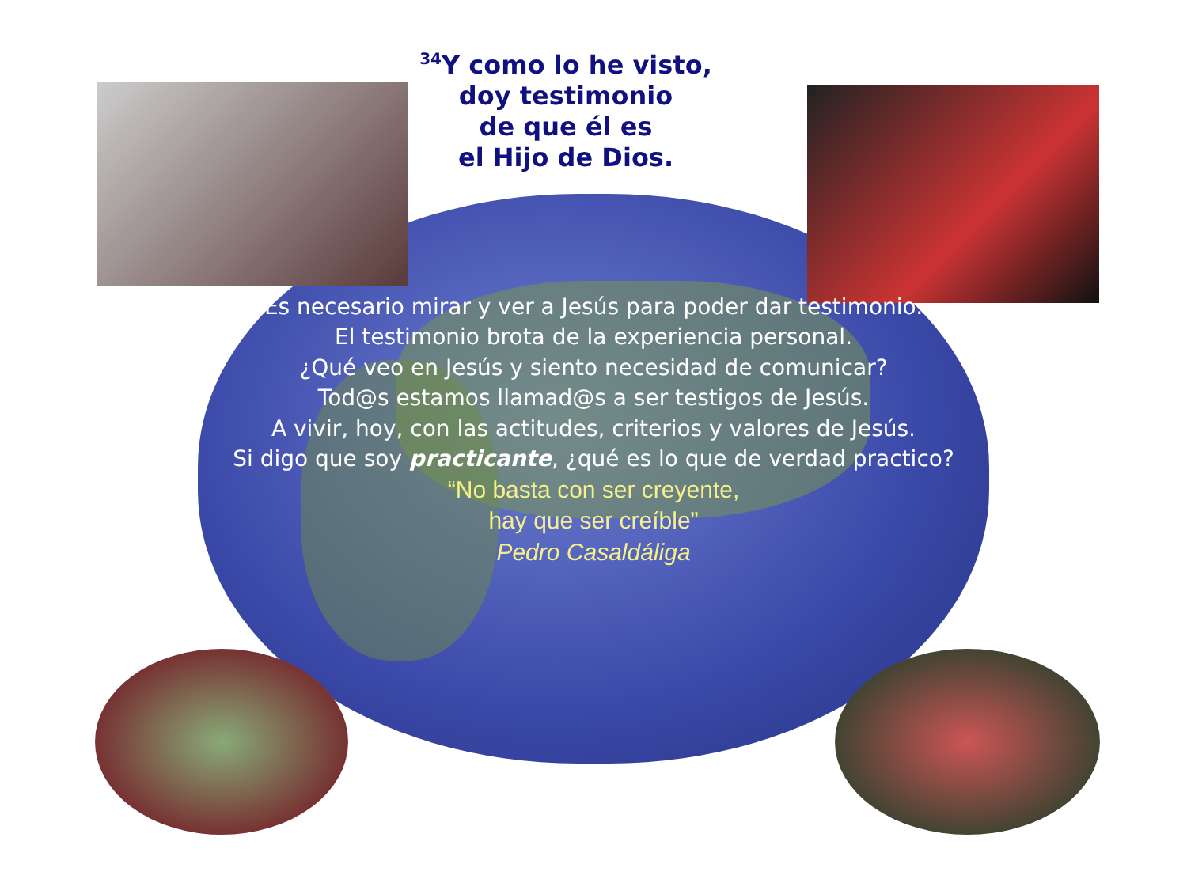<sup>34</sup> Y como lo he visto,
doy testimonio
de que él es
el Hijo de Dios.
Es necesario mirar y ver a Jesús para poder dar testimonio.
El testimonio brota de la experiencia personal.
¿Qué veo en Jesús y siento necesidad de comunicar?
Tod@s estamos llamad@s a ser testigos de Jesús.
A vivir, hoy, con las actitudes, criterios y valores de Jesús.
Si digo que soy practicante, ¿qué es lo que de verdad practico?
“No basta con ser creyente,
hay que ser creíble”
Pedro Casaldáliga